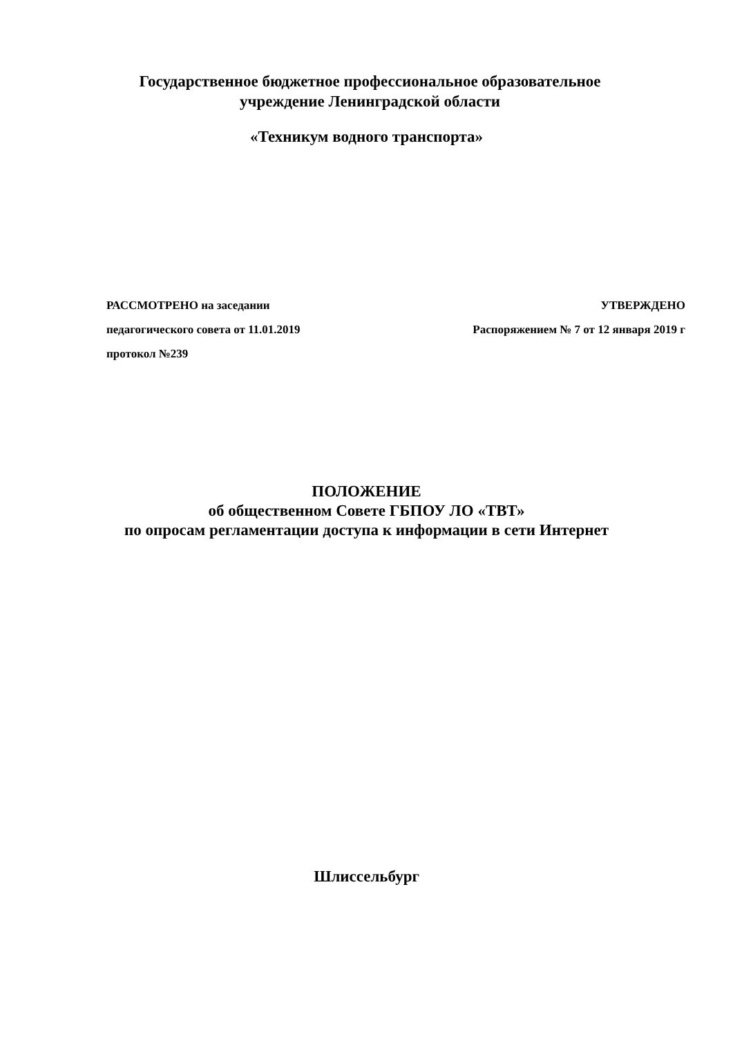Государственное бюджетное профессиональное образовательное
учреждение Ленинградской области
«Техникум водного транспорта»
РАССМОТРЕНО на заседании УТВЕРЖДЕНО
педагогического совета от 11.01.2019 Распоряжением № 7 от 12 января 2019 г
протокол №239
ПОЛОЖЕНИЕ
об общественном Совете ГБПОУ ЛО «ТВТ»
по опросам регламентации доступа к информации в сети Интернет
Шлиссельбург